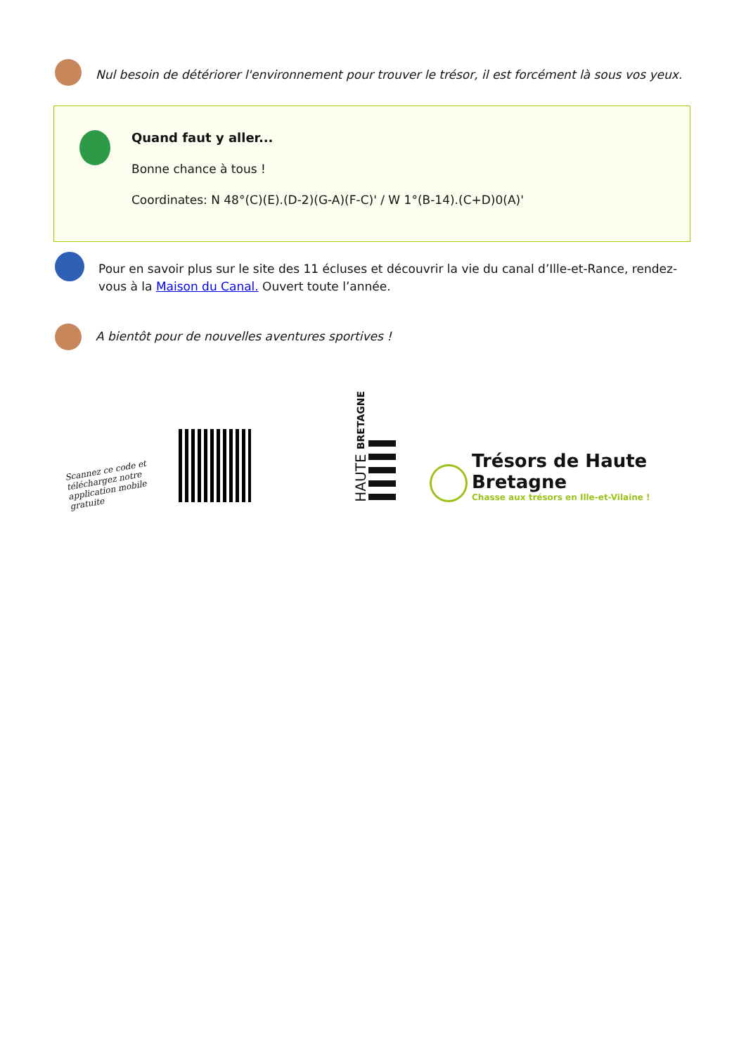Nul besoin de détériorer l'environnement pour trouver le trésor, il est forcément là sous vos yeux.
Quand faut y aller...
Bonne chance à tous !
Coordinates: N 48°(C)(E).(D-2)(G-A)(F-C)' / W 1°(B-14).(C+D)0(A)'
Pour en savoir plus sur le site des 11 écluses et découvrir la vie du canal d’Ille-et-Rance, rendez-vous à la Maison du Canal. Ouvert toute l’année.
A bientôt pour de nouvelles aventures sportives !
Scannez ce code et téléchargez notre application mobile gratuite
HAUTE BRETAGNE
Trésors de Haute Bretagne
Chasse aux trésors en Ille-et-Vilaine !